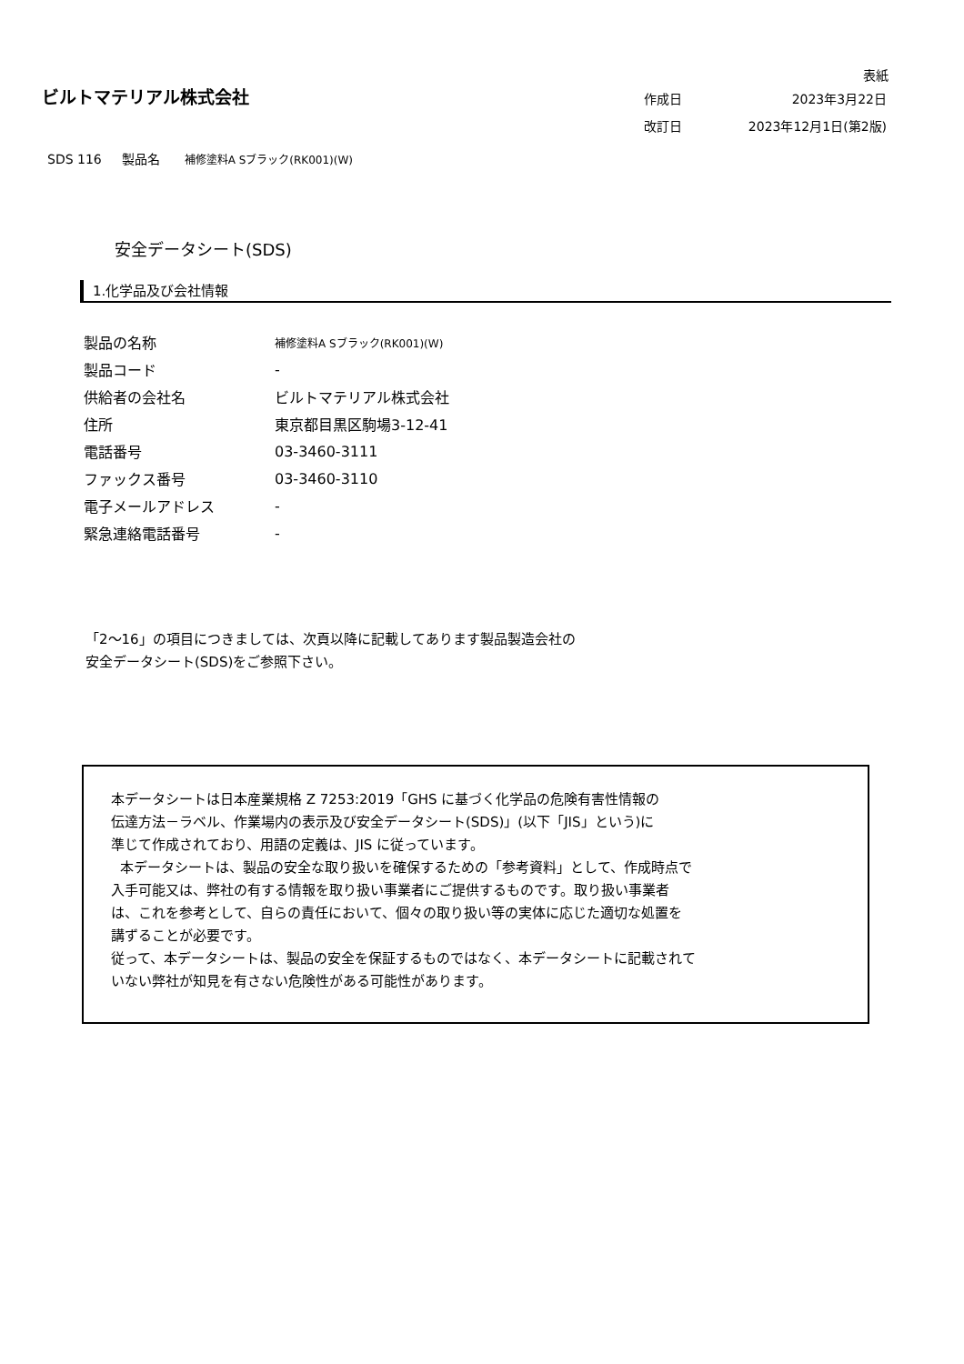ビルトマテリアル株式会社
表紙
| 作成日 | 2023年3月22日 |
| 改訂日 | 2023年12月1日(第2版) |
SDS 116 製品名 補修塗料A Sブラック(RK001)(W)
安全データシート(SDS)
1.化学品及び会社情報
| 製品の名称 | 補修塗料A Sブラック(RK001)(W) |
| 製品コード | - |
| 供給者の会社名 | ビルトマテリアル株式会社 |
| 住所 | 東京都目黒区駒場3-12-41 |
| 電話番号 | 03-3460-3111 |
| ファックス番号 | 03-3460-3110 |
| 電子メールアドレス | - |
| 緊急連絡電話番号 | - |
「2～16」の項目につきましては、次頁以降に記載してあります製品製造会社の
安全データシート(SDS)をご参照下さい。
本データシートは日本産業規格 Z 7253:2019「GHS に基づく化学品の危険有害性情報の
伝達方法－ラベル、作業場内の表示及び安全データシート(SDS)」(以下「JIS」という)に
準じて作成されており、用語の定義は、JIS に従っています。
本データシートは、製品の安全な取り扱いを確保するための「参考資料」として、作成時点で
入手可能又は、弊社の有する情報を取り扱い事業者にご提供するものです。取り扱い事業者
は、これを参考として、自らの責任において、個々の取り扱い等の実体に応じた適切な処置を
講ずることが必要です。
従って、本データシートは、製品の安全を保証するものではなく、本データシートに記載されて
いない弊社が知見を有さない危険性がある可能性があります。